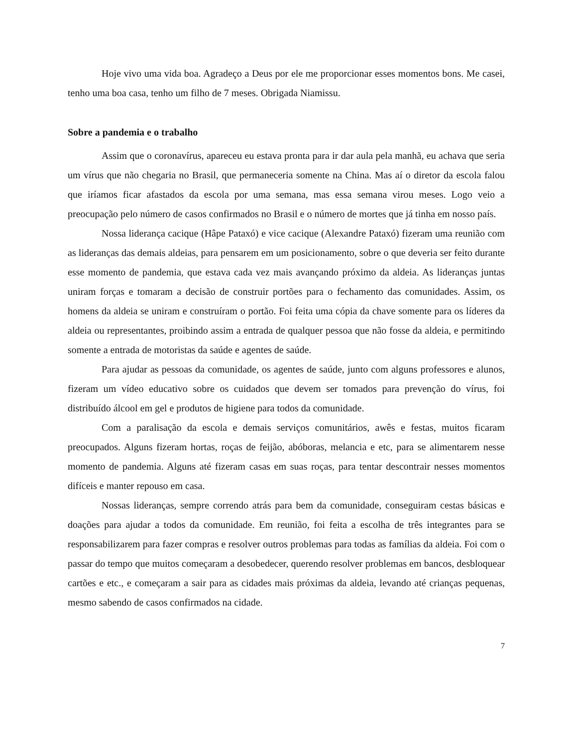Hoje vivo uma vida boa. Agradeço a Deus por ele me proporcionar esses momentos bons. Me casei, tenho uma boa casa, tenho um filho de 7 meses. Obrigada Niamissu.
Sobre a pandemia e o trabalho
Assim que o coronavírus, apareceu eu estava pronta para ir dar aula pela manhã, eu achava que seria um vírus que não chegaria no Brasil, que permaneceria somente na China. Mas aí o diretor da escola falou que iríamos ficar afastados da escola por uma semana, mas essa semana virou meses. Logo veio a preocupação pelo número de casos confirmados no Brasil e o número de mortes que já tinha em nosso país.
Nossa liderança cacique (Hâpe Pataxó) e vice cacique (Alexandre Pataxó) fizeram uma reunião com as lideranças das demais aldeias, para pensarem em um posicionamento, sobre o que deveria ser feito durante esse momento de pandemia, que estava cada vez mais avançando próximo da aldeia. As lideranças juntas uniram forças e tomaram a decisão de construir portões para o fechamento das comunidades. Assim, os homens da aldeia se uniram e construíram o portão. Foi feita uma cópia da chave somente para os líderes da aldeia ou representantes, proibindo assim a entrada de qualquer pessoa que não fosse da aldeia, e permitindo somente a entrada de motoristas da saúde e agentes de saúde.
Para ajudar as pessoas da comunidade, os agentes de saúde, junto com alguns professores e alunos, fizeram um vídeo educativo sobre os cuidados que devem ser tomados para prevenção do vírus, foi distribuído álcool em gel e produtos de higiene para todos da comunidade.
Com a paralisação da escola e demais serviços comunitários, awês e festas, muitos ficaram preocupados. Alguns fizeram hortas, roças de feijão, abóboras, melancia e etc, para se alimentarem nesse momento de pandemia. Alguns até fizeram casas em suas roças, para tentar descontrair nesses momentos difíceis e manter repouso em casa.
Nossas lideranças, sempre correndo atrás para bem da comunidade, conseguiram cestas básicas e doações para ajudar a todos da comunidade. Em reunião, foi feita a escolha de três integrantes para se responsabilizarem para fazer compras e resolver outros problemas para todas as famílias da aldeia. Foi com o passar do tempo que muitos começaram a desobedecer, querendo resolver problemas em bancos, desbloquear cartões e etc., e começaram a sair para as cidades mais próximas da aldeia, levando até crianças pequenas, mesmo sabendo de casos confirmados na cidade.
7